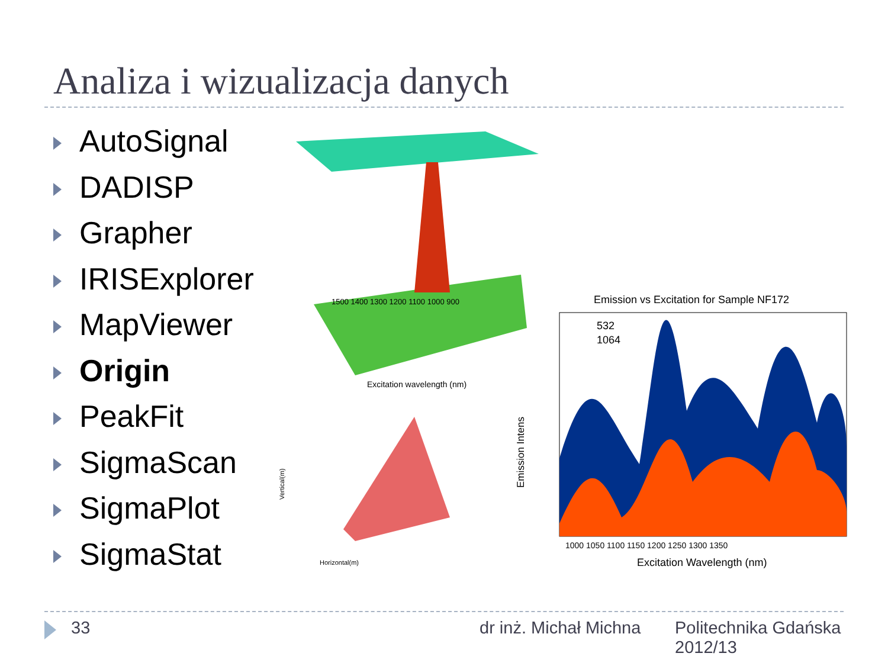Analiza i wizualizacja danych
AutoSignal
DADISP
Grapher
IRISExplorer
MapViewer
Origin
PeakFit
SigmaScan
SigmaPlot
SigmaStat
1500 1400 1300 1200 1100 1000 900
Excitation wavelength (nm)
Vertical(m)
Horizontal(m)
Emission vs Excitation for Sample NF172
532
1064
Emission Intens
1000 1050 1100 1150 1200 1250 1300 1350
Excitation Wavelength (nm)
33 dr inż. Michał Michna
Politechnika Gdańska
2012/13